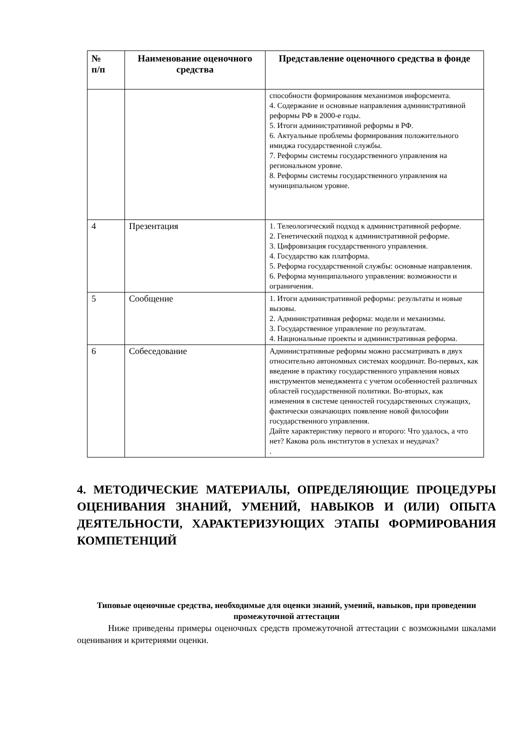| № п/п | Наименование оценочного средства | Представление оценочного средства в фонде |
| --- | --- | --- |
| | | способности формирования механизмов инфорсмента. 4. Содержание и основные направления административной реформы РФ в 2000-е годы. 5. Итоги административной реформы в РФ. 6. Актуальные проблемы формирования положительного имиджа государственной службы. 7. Реформы системы государственного управления на региональном уровне. 8. Реформы системы государственного управления на муниципальном уровне. |
| 4 | Презентация | 1. Телеологический подход к административной реформе. 2. Генетический подход к административной реформе. 3. Цифровизация государственного управления. 4. Государство как платформа. 5. Реформа государственной службы: основные направления. 6. Реформа муниципального управления: возможности и ограничения. |
| 5 | Сообщение | 1. Итоги административной реформы: результаты и новые вызовы. 2. Административная реформа: модели и механизмы. 3. Государственное управление по результатам. 4. Национальные проекты и административная реформа. |
| 6 | Собеседование | Административные реформы можно рассматривать в двух относительно автономных системах координат. Во-первых, как введение в практику государственного управления новых инструментов менеджмента с учетом особенностей различных областей государственной политики. Во-вторых, как изменения в системе ценностей государственных служащих, фактически означающих появление новой философии государственного управления. Дайте характеристику первого и второго: Что удалось, а что нет? Какова роль институтов в успехах и неудачах? . |
4. МЕТОДИЧЕСКИЕ МАТЕРИАЛЫ, ОПРЕДЕЛЯЮЩИЕ ПРОЦЕДУРЫ ОЦЕНИВАНИЯ ЗНАНИЙ, УМЕНИЙ, НАВЫКОВ И (ИЛИ) ОПЫТА ДЕЯТЕЛЬНОСТИ, ХАРАКТЕРИЗУЮЩИХ ЭТАПЫ ФОРМИРОВАНИЯ КОМПЕТЕНЦИЙ
Типовые оценочные средства, необходимые для оценки знаний, умений, навыков, при проведении промежуточной аттестации
Ниже приведены примеры оценочных средств промежуточной аттестации с возможными шкалами оценивания и критериями оценки.